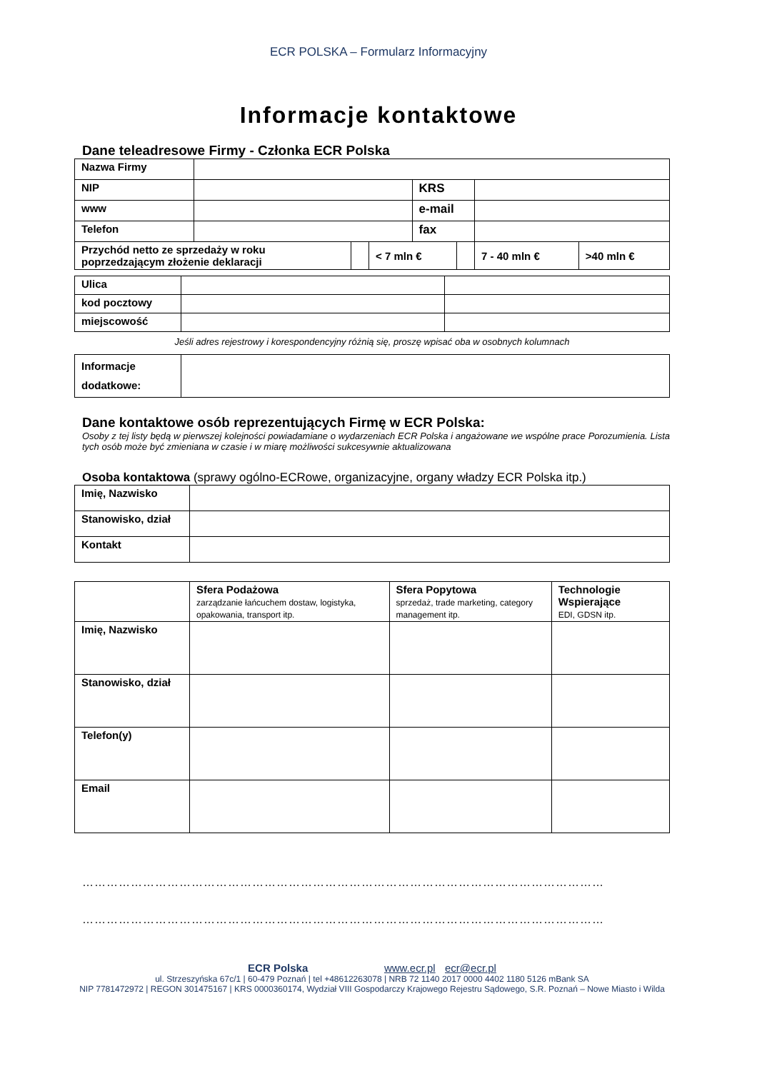ECR POLSKA – Formularz Informacyjny
Informacje kontaktowe
Dane teleadresowe Firmy - Członka ECR Polska
| Nazwa Firmy | | | | | | | |
| NIP | | | | KRS | | | |
| www | | | | e-mail | | | |
| Telefon | | | | fax | | | |
| Przychód netto ze sprzedaży w roku poprzedzającym złożenie deklaracji | | | < 7 mln € | | | 7 - 40 mln € | >40 mln € |
| Ulica | | |
| kod pocztowy | | |
| miejscowość | | |
Jeśli adres rejestrowy i korespondencyjny różnią się, proszę wpisać oba w osobnych kolumnach
| Informacje dodatkowe: | |
Dane kontaktowe osób reprezentujących Firmę w ECR Polska:
Osoby z tej listy będą w pierwszej kolejności powiadamiane o wydarzeniach ECR Polska i angażowane we wspólne prace Porozumienia. Lista tych osób może być zmieniana w czasie i w miarę możliwości sukcesywnie aktualizowana
Osoba kontaktowa (sprawy ogólno-ECRowe, organizacyjne, organy władzy ECR Polska itp.)
| Imię, Nazwisko | |
| Stanowisko, dział | |
| Kontakt | |
| | Sfera Podażowa zarządzanie łańcuchem dostaw, logistyka, opakowania, transport itp. | Sfera Popytowa sprzedaż, trade marketing, category management itp. | Technologie Wspierające EDI, GDSN itp. |
| Imię, Nazwisko | | | |
| Stanowisko, dział | | | |
| Telefon(y) | | | |
| Email | | | |
…………………………………………………………………………………………………………………
…………………………………………………………………………………………………………………
ECR Polska www.ecr.pl ecr@ecr.pl
ul. Strzeszyńska 67c/1 | 60-479 Poznań | tel +48612263078 | NRB 72 1140 2017 0000 4402 1180 5126 mBank SA
NIP 7781472972 | REGON 301475167 | KRS 0000360174, Wydział VIII Gospodarczy Krajowego Rejestru Sądowego, S.R. Poznań – Nowe Miasto i Wilda